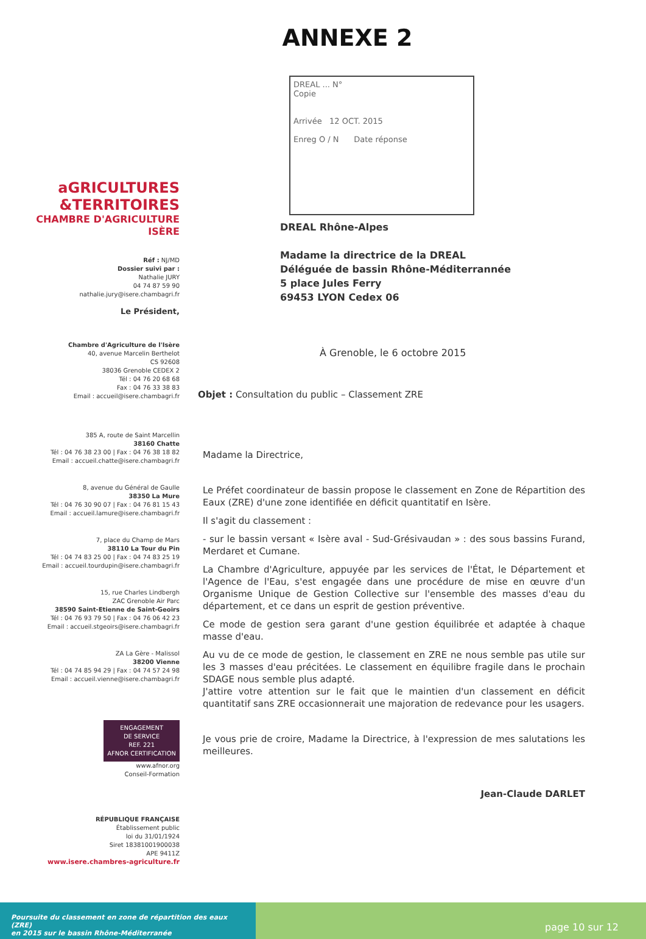ANNEXE 2
aGRICULTURES
&TERRITOIRES
CHAMBRE D'AGRICULTURE
ISÈRE
Réf : NJ/MD
Dossier suivi par :
Nathalie JURY
04 74 87 59 90
nathalie.jury@isere.chambagri.fr
Le Président,
Chambre d'Agriculture de l'Isère
40, avenue Marcelin Berthelot
CS 92608
38036 Grenoble CEDEX 2
Tél : 04 76 20 68 68
Fax : 04 76 33 38 83
Email : accueil@isere.chambagri.fr
385 A, route de Saint Marcellin
38160 Chatte
Tél : 04 76 38 23 00 | Fax : 04 76 38 18 82
Email : accueil.chatte@isere.chambagri.fr
8, avenue du Général de Gaulle
38350 La Mure
Tél : 04 76 30 90 07 | Fax : 04 76 81 15 43
Email : accueil.lamure@isere.chambagri.fr
7, place du Champ de Mars
38110 La Tour du Pin
Tél : 04 74 83 25 00 | Fax : 04 74 83 25 19
Email : accueil.tourdupin@isere.chambagri.fr
15, rue Charles Lindbergh
ZAC Grenoble Air Parc
38590 Saint-Etienne de Saint-Geoirs
Tél : 04 76 93 79 50 | Fax : 04 76 06 42 23
Email : accueil.stgeoirs@isere.chambagri.fr
ZA La Gère - Malissol
38200 Vienne
Tél : 04 74 85 94 29 | Fax : 04 74 57 24 98
Email : accueil.vienne@isere.chambagri.fr
ENGAGEMENT
DE SERVICE
REF. 221
AFNOR CERTIFICATION
www.afnor.org
Conseil-Formation
RÉPUBLIQUE FRANÇAISE
Établissement public
loi du 31/01/1924
Siret 18381001900038
APE 9411Z
www.isere.chambres-agriculture.fr
DREAL ... N°
Copie
Arrivée 12 OCT. 2015
Enreg O / N Date réponse
DREAL Rhône-Alpes
Madame la directrice de la DREAL
Déléguée de bassin Rhône-Méditerrannée
5 place Jules Ferry
69453 LYON Cedex 06
À Grenoble, le 6 octobre 2015
Objet : Consultation du public – Classement ZRE
Madame la Directrice,
Le Préfet coordinateur de bassin propose le classement en Zone de Répartition des Eaux (ZRE) d'une zone identifiée en déficit quantitatif en Isère.
Il s'agit du classement :
- sur le bassin versant « Isère aval - Sud-Grésivaudan » : des sous bassins Furand, Merdaret et Cumane.
La Chambre d'Agriculture, appuyée par les services de l'État, le Département et l'Agence de l'Eau, s'est engagée dans une procédure de mise en œuvre d'un Organisme Unique de Gestion Collective sur l'ensemble des masses d'eau du département, et ce dans un esprit de gestion préventive.
Ce mode de gestion sera garant d'une gestion équilibrée et adaptée à chaque masse d'eau.
Au vu de ce mode de gestion, le classement en ZRE ne nous semble pas utile sur les 3 masses d'eau précitées. Le classement en équilibre fragile dans le prochain SDAGE nous semble plus adapté.
J'attire votre attention sur le fait que le maintien d'un classement en déficit quantitatif sans ZRE occasionnerait une majoration de redevance pour les usagers.
Je vous prie de croire, Madame la Directrice, à l'expression de mes salutations les meilleures.
Jean-Claude DARLET
Poursuite du classement en zone de répartition des eaux (ZRE)
en 2015 sur le bassin Rhône-Méditerranée
page 10 sur 12